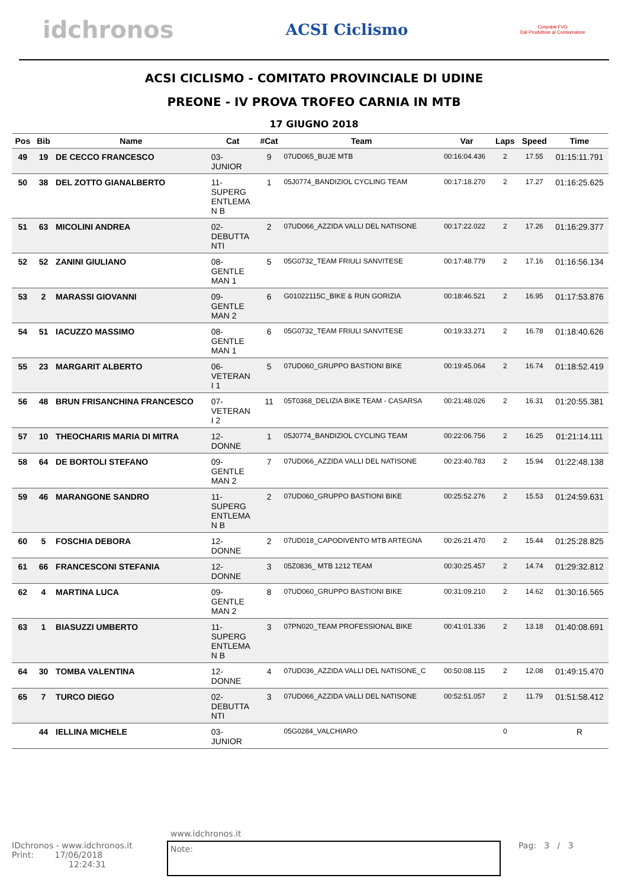idchronos
ACSI Ciclismo
Cospalat FVG
Dal Produttore al Consumatore
ACSI CICLISMO - COMITATO PROVINCIALE DI UDINE
PREONE - IV PROVA TROFEO CARNIA IN MTB
17 GIUGNO 2018
| Pos | Bib | Name | Cat | #Cat | Team | Var | Laps | Speed | Time |
| --- | --- | --- | --- | --- | --- | --- | --- | --- | --- |
| 49 | 19 | DE CECCO FRANCESCO | 03- JUNIOR | 9 | 07UD065_BUJE MTB | 00:16:04.436 | 2 | 17.55 | 01:15:11.791 |
| 50 | 38 | DEL ZOTTO GIANALBERTO | 11- SUPERG ENTLEMA N B | 1 | 05J0774_BANDIZIOL CYCLING TEAM | 00:17:18.270 | 2 | 17.27 | 01:16:25.625 |
| 51 | 63 | MICOLINI ANDREA | 02- DEBUTTA NTI | 2 | 07UD066_AZZIDA VALLI DEL NATISONE | 00:17:22.022 | 2 | 17.26 | 01:16:29.377 |
| 52 | 52 | ZANINI GIULIANO | 08- GENTLE MAN 1 | 5 | 05G0732_TEAM FRIULI SANVITESE | 00:17:48.779 | 2 | 17.16 | 01:16:56.134 |
| 53 | 2 | MARASSI GIOVANNI | 09- GENTLE MAN 2 | 6 | G01022115C_BIKE & RUN GORIZIA | 00:18:46.521 | 2 | 16.95 | 01:17:53.876 |
| 54 | 51 | IACUZZO MASSIMO | 08- GENTLE MAN 1 | 6 | 05G0732_TEAM FRIULI SANVITESE | 00:19:33.271 | 2 | 16.78 | 01:18:40.626 |
| 55 | 23 | MARGARIT ALBERTO | 06- VETERAN I 1 | 5 | 07UD060_GRUPPO BASTIONI BIKE | 00:19:45.064 | 2 | 16.74 | 01:18:52.419 |
| 56 | 48 | BRUN FRISANCHINA FRANCESCO | 07- VETERAN I 2 | 11 | 05T0368_DELIZIA BIKE TEAM - CASARSA | 00:21:48.026 | 2 | 16.31 | 01:20:55.381 |
| 57 | 10 | THEOCHARIS MARIA DI MITRA | 12- DONNE | 1 | 05J0774_BANDIZIOL CYCLING TEAM | 00:22:06.756 | 2 | 16.25 | 01:21:14.111 |
| 58 | 64 | DE BORTOLI STEFANO | 09- GENTLE MAN 2 | 7 | 07UD066_AZZIDA VALLI DEL NATISONE | 00:23:40.783 | 2 | 15.94 | 01:22:48.138 |
| 59 | 46 | MARANGONE SANDRO | 11- SUPERG ENTLEMA N B | 2 | 07UD060_GRUPPO BASTIONI BIKE | 00:25:52.276 | 2 | 15.53 | 01:24:59.631 |
| 60 | 5 | FOSCHIA DEBORA | 12- DONNE | 2 | 07UD018_CAPODIVENTO MTB ARTEGNA | 00:26:21.470 | 2 | 15.44 | 01:25:28.825 |
| 61 | 66 | FRANCESCONI STEFANIA | 12- DONNE | 3 | 05Z0836_ MTB 1212 TEAM | 00:30:25.457 | 2 | 14.74 | 01:29:32.812 |
| 62 | 4 | MARTINA LUCA | 09- GENTLE MAN 2 | 8 | 07UD060_GRUPPO BASTIONI BIKE | 00:31:09.210 | 2 | 14.62 | 01:30:16.565 |
| 63 | 1 | BIASUZZI UMBERTO | 11- SUPERG ENTLEMA N B | 3 | 07PN020_TEAM PROFESSIONAL BIKE | 00:41:01.336 | 2 | 13.18 | 01:40:08.691 |
| 64 | 30 | TOMBA VALENTINA | 12- DONNE | 4 | 07UD036_AZZIDA VALLI DEL NATISONE_C | 00:50:08.115 | 2 | 12.08 | 01:49:15.470 |
| 65 | 7 | TURCO DIEGO | 02- DEBUTTA NTI | 3 | 07UD066_AZZIDA VALLI DEL NATISONE | 00:52:51.057 | 2 | 11.79 | 01:51:58.412 |
| | 44 | IELLINA MICHELE | 03- JUNIOR | | 05G0284_VALCHIARO | | 0 | | R |
www.idchronos.it
IDchronos - www.idchronos.it
Print: 17/06/2018
12:24:31
Note:
Pag: 3 / 3